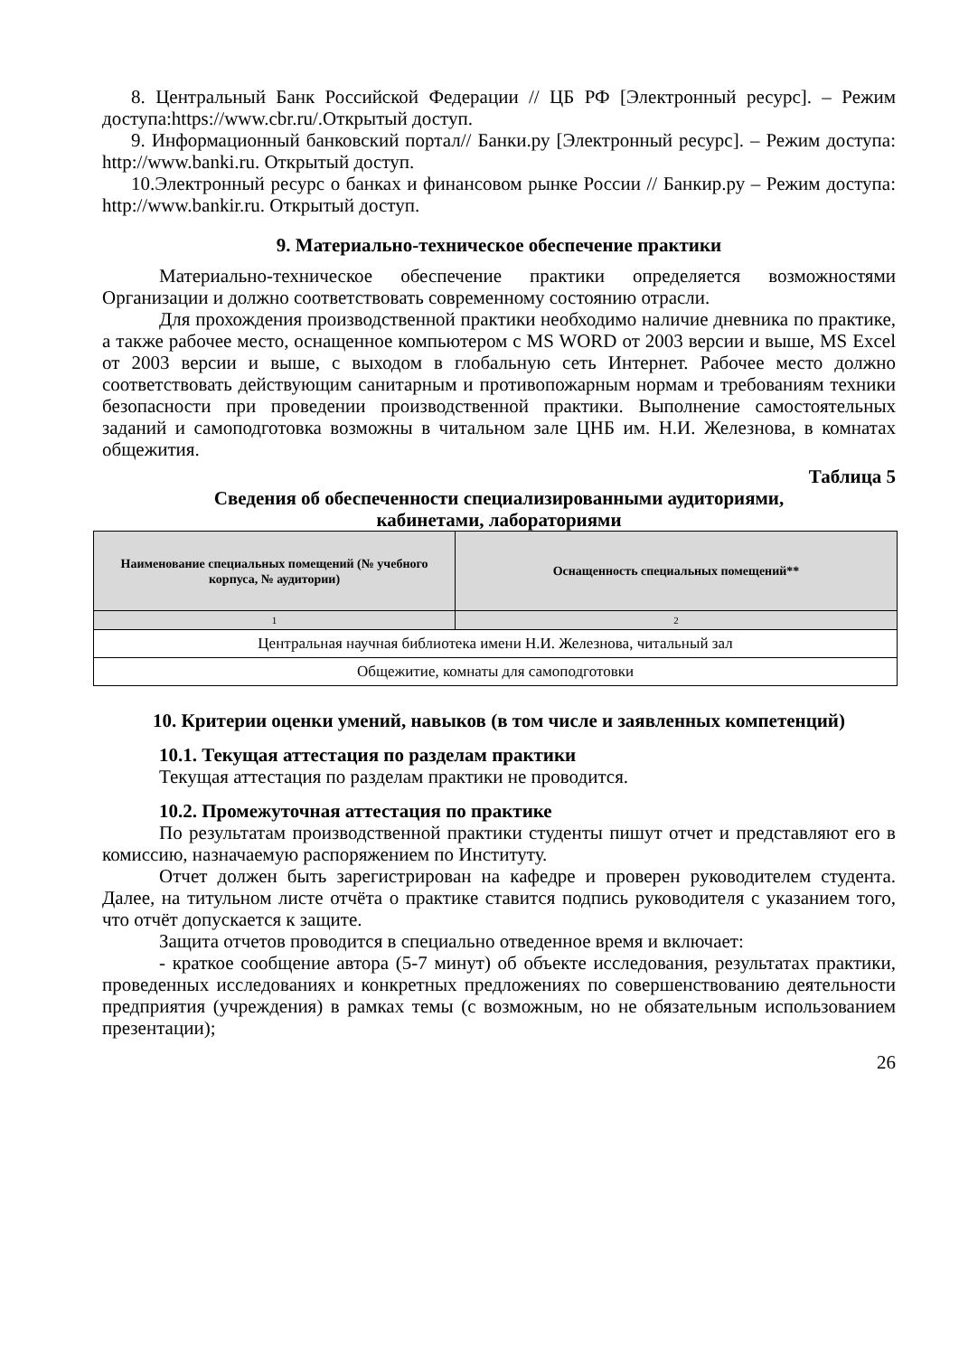8. Центральный Банк Российской Федерации // ЦБ РФ [Электронный ресурс]. – Режим доступа:https://www.cbr.ru/.Открытый доступ.
9. Информационный банковский портал// Банки.ру [Электронный ресурс]. – Режим доступа: http://www.banki.ru. Открытый доступ.
10.Электронный ресурс о банках и финансовом рынке России // Банкир.ру – Режим доступа: http://www.bankir.ru. Открытый доступ.
9. Материально-техническое обеспечение практики
Материально-техническое обеспечение практики определяется возможностями Организации и должно соответствовать современному состоянию отрасли.
Для прохождения производственной практики необходимо наличие дневника по практике, а также рабочее место, оснащенное компьютером с MS WORD от 2003 версии и выше, MS Excel от 2003 версии и выше, с выходом в глобальную сеть Интернет. Рабочее место должно соответствовать действующим санитарным и противопожарным нормам и требованиям техники безопасности при проведении производственной практики. Выполнение самостоятельных заданий и самоподготовка возможны в читальном зале ЦНБ им. Н.И. Железнова, в комнатах общежития.
Таблица 5
Сведения об обеспеченности специализированными аудиториями,
кабинетами, лабораториями
| Наименование специальных помещений (№ учебного корпуса, № аудитории) | Оснащенность специальных помещений** |
| --- | --- |
| 1 | 2 |
| Центральная научная библиотека имени Н.И. Железнова, читальный зал | |
| Общежитие, комнаты для самоподготовки | |
10. Критерии оценки умений, навыков (в том числе и заявленных компетенций)
10.1. Текущая аттестация по разделам практики
Текущая аттестация по разделам практики не проводится.
10.2. Промежуточная аттестация по практике
По результатам производственной практики студенты пишут отчет и представляют его в комиссию, назначаемую распоряжением по Институту.
Отчет должен быть зарегистрирован на кафедре и проверен руководителем студента. Далее, на титульном листе отчёта о практике ставится подпись руководителя с указанием того, что отчёт допускается к защите.
Защита отчетов проводится в специально отведенное время и включает:
- краткое сообщение автора (5-7 минут) об объекте исследования, результатах практики, проведенных исследованиях и конкретных предложениях по совершенствованию деятельности предприятия (учреждения) в рамках темы (с возможным, но не обязательным использованием презентации);
26